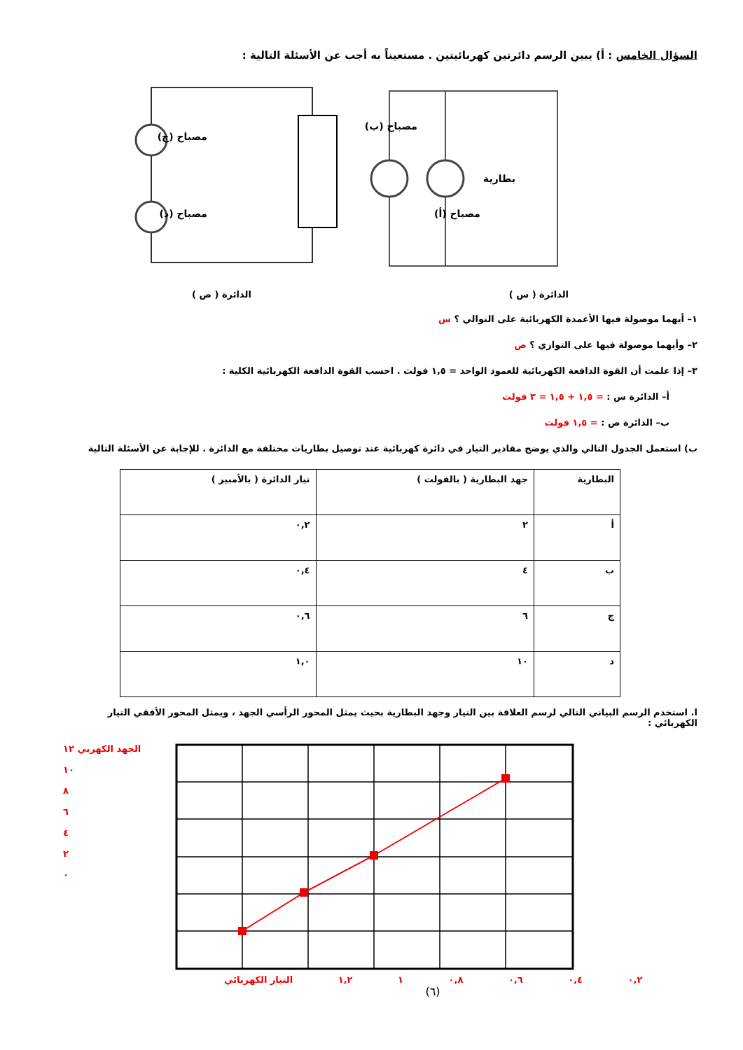السؤال الخامس : أ) يبين الرسم دائرتين كهربائيتين . مستعيناً به أجب عن الأسئلة التالية :
مصباح (ب)
مصباح (أ)
بطارية
مصباح (ج)
مصباح (د)
الدائرة ( س ) الدائرة ( ص )
١– أيهما موصولة فيها الأعمدة الكهربائية على التوالي ؟ س
٢– وأيهما موصولة فيها على التوازي ؟ ص
٣– إذا علمت أن القوة الدافعة الكهربائية للعمود الواحد = ١,٥ فولت . احسب القوة الدافعة الكهربائية الكلية :
أ– الدائرة س : = ١,٥ + ١,٥ = ٣ فولت
ب– الدائرة ص : = ١,٥ فولت
ب) استعمل الجدول التالي والذي يوضح مقادير التيار في دائرة كهربائية عند توصيل بطاريات مختلفة مع الدائرة . للإجابة عن الأسئلة التالية
| البطارية | جهد البطارية ( بالفولت ) | تيار الدائرة ( بالأمبير ) |
| --- | --- | --- |
| أ | ٢ | ٠,٢ |
| ب | ٤ | ٠,٤ |
| ج | ٦ | ٠,٦ |
| د | ١٠ | ١,٠ |
ا. استخدم الرسم البياني التالي لرسم العلاقة بين التيار وجهد البطارية بحيث يمثل المحور الرأسي الجهد ، ويمثل المحور الأفقي التيار الكهربائي :
الجهد الكهربي ١٢
١٠
٨
٦
٤
٢
٠
٠,٢ ٠,٤ ٠,٦ ٠,٨ ١ ١,٢ التيار الكهربائي
(٦)